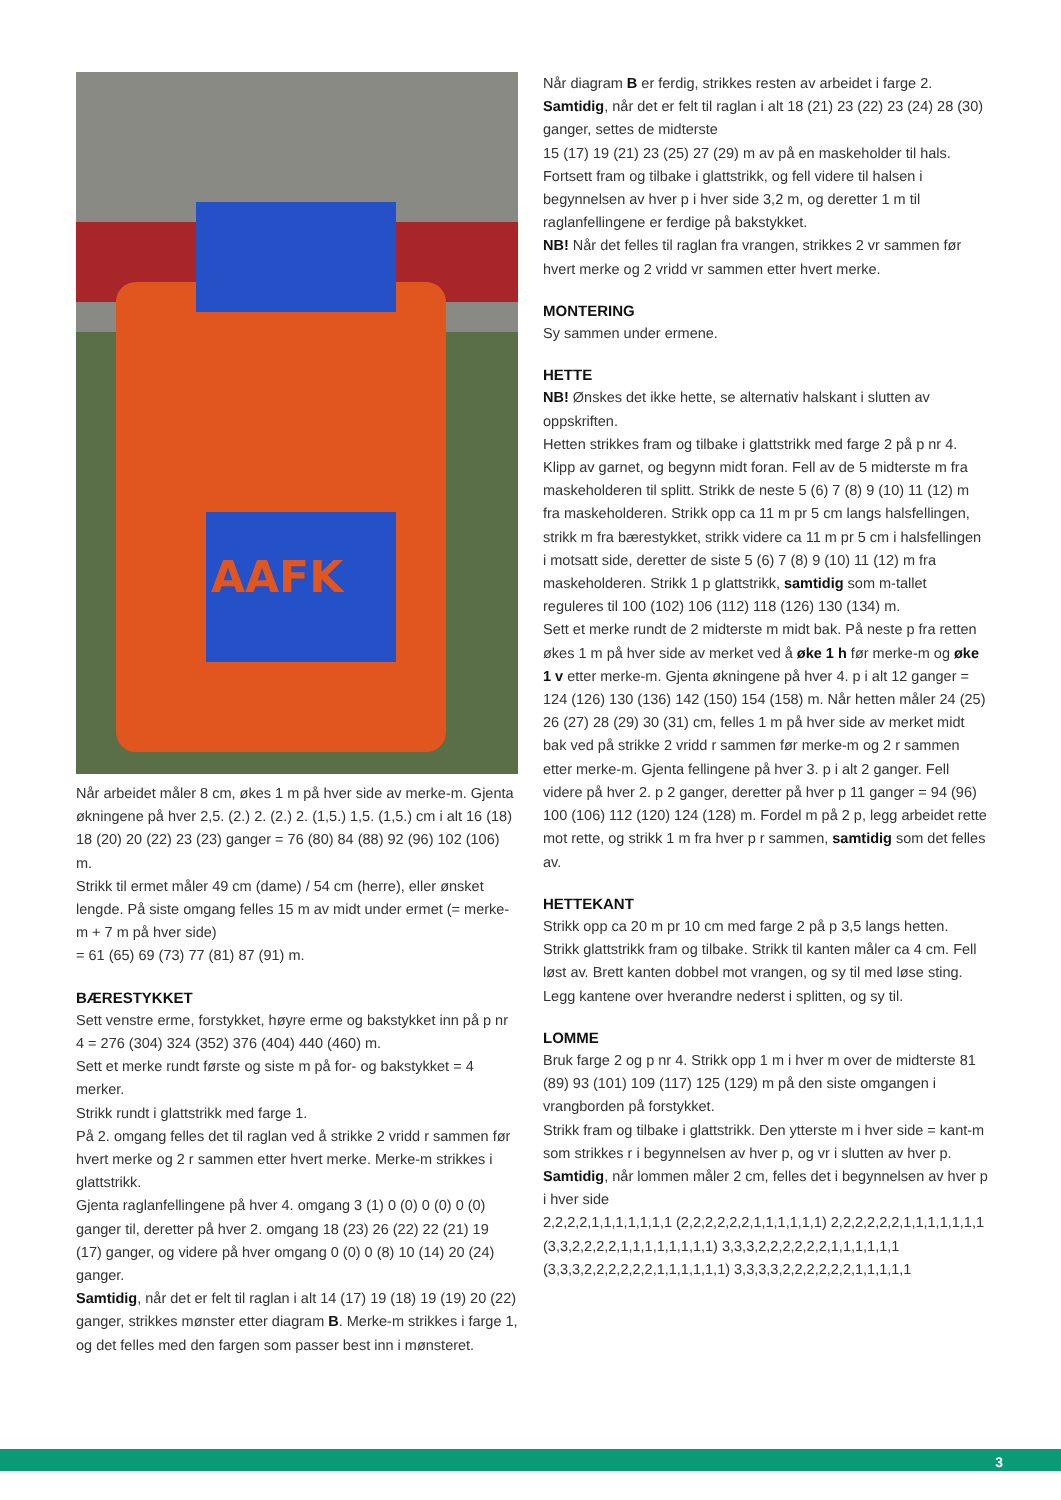AAFK
Når arbeidet måler 8 cm, økes 1 m på hver side av merke-m. Gjenta økningene på hver 2,5. (2.) 2. (2.) 2. (1,5.) 1,5. (1,5.) cm i alt 16 (18) 18 (20) 20 (22) 23 (23) ganger = 76 (80) 84 (88) 92 (96) 102 (106) m.
Strikk til ermet måler 49 cm (dame) / 54 cm (herre), eller ønsket lengde. På siste omgang felles 15 m av midt under ermet (= merke-m + 7 m på hver side)
= 61 (65) 69 (73) 77 (81) 87 (91) m.
BÆRESTYKKET
Sett venstre erme, forstykket, høyre erme og bakstykket inn på p nr 4 = 276 (304) 324 (352) 376 (404) 440 (460) m.
Sett et merke rundt første og siste m på for- og bakstykket = 4 merker.
Strikk rundt i glattstrikk med farge 1.
På 2. omgang felles det til raglan ved å strikke 2 vridd r sammen før hvert merke og 2 r sammen etter hvert merke. Merke-m strikkes i glattstrikk.
Gjenta raglanfellingene på hver 4. omgang 3 (1) 0 (0) 0 (0) 0 (0) ganger til, deretter på hver 2. omgang 18 (23) 26 (22) 22 (21) 19 (17) ganger, og videre på hver omgang 0 (0) 0 (8) 10 (14) 20 (24) ganger.
Samtidig, når det er felt til raglan i alt 14 (17) 19 (18) 19 (19) 20 (22) ganger, strikkes mønster etter diagram B. Merke-m strikkes i farge 1, og det felles med den fargen som passer best inn i mønsteret.
Når diagram B er ferdig, strikkes resten av arbeidet i farge 2.
Samtidig, når det er felt til raglan i alt 18 (21) 23 (22) 23 (24) 28 (30) ganger, settes de midterste
15 (17) 19 (21) 23 (25) 27 (29) m av på en maskeholder til hals. Fortsett fram og tilbake i glattstrikk, og fell videre til halsen i begynnelsen av hver p i hver side 3,2 m, og deretter 1 m til raglanfellingene er ferdige på bakstykket.
NB! Når det felles til raglan fra vrangen, strikkes 2 vr sammen før hvert merke og 2 vridd vr sammen etter hvert merke.
MONTERING
Sy sammen under ermene.
HETTE
NB! Ønskes det ikke hette, se alternativ halskant i slutten av oppskriften.
Hetten strikkes fram og tilbake i glattstrikk med farge 2 på p nr 4. Klipp av garnet, og begynn midt foran. Fell av de 5 midterste m fra maskeholderen til splitt. Strikk de neste 5 (6) 7 (8) 9 (10) 11 (12) m fra maskeholderen. Strikk opp ca 11 m pr 5 cm langs halsfellingen, strikk m fra bærestykket, strikk videre ca 11 m pr 5 cm i halsfellingen i motsatt side, deretter de siste 5 (6) 7 (8) 9 (10) 11 (12) m fra maskeholderen. Strikk 1 p glattstrikk, samtidig som m-tallet reguleres til 100 (102) 106 (112) 118 (126) 130 (134) m.
Sett et merke rundt de 2 midterste m midt bak. På neste p fra retten økes 1 m på hver side av merket ved å øke 1 h før merke-m og øke 1 v etter merke-m. Gjenta økningene på hver 4. p i alt 12 ganger = 124 (126) 130 (136) 142 (150) 154 (158) m. Når hetten måler 24 (25) 26 (27) 28 (29) 30 (31) cm, felles 1 m på hver side av merket midt bak ved på strikke 2 vridd r sammen før merke-m og 2 r sammen etter merke-m. Gjenta fellingene på hver 3. p i alt 2 ganger. Fell videre på hver 2. p 2 ganger, deretter på hver p 11 ganger = 94 (96) 100 (106) 112 (120) 124 (128) m. Fordel m på 2 p, legg arbeidet rette mot rette, og strikk 1 m fra hver p r sammen, samtidig som det felles av.
HETTEKANT
Strikk opp ca 20 m pr 10 cm med farge 2 på p 3,5 langs hetten. Strikk glattstrikk fram og tilbake. Strikk til kanten måler ca 4 cm. Fell løst av. Brett kanten dobbel mot vrangen, og sy til med løse sting.
Legg kantene over hverandre nederst i splitten, og sy til.
LOMME
Bruk farge 2 og p nr 4. Strikk opp 1 m i hver m over de midterste 81 (89) 93 (101) 109 (117) 125 (129) m på den siste omgangen i vrangborden på forstykket.
Strikk fram og tilbake i glattstrikk. Den ytterste m i hver side = kant-m som strikkes r i begynnelsen av hver p, og vr i slutten av hver p.
Samtidig, når lommen måler 2 cm, felles det i begynnelsen av hver p i hver side
2,2,2,2,1,1,1,1,1,1,1 (2,2,2,2,2,2,1,1,1,1,1,1) 2,2,2,2,2,2,1,1,1,1,1,1,1 (3,3,2,2,2,2,1,1,1,1,1,1,1,1) 3,3,3,2,2,2,2,2,2,1,1,1,1,1,1 (3,3,3,2,2,2,2,2,2,1,1,1,1,1,1) 3,3,3,3,2,2,2,2,2,2,1,1,1,1,1
3